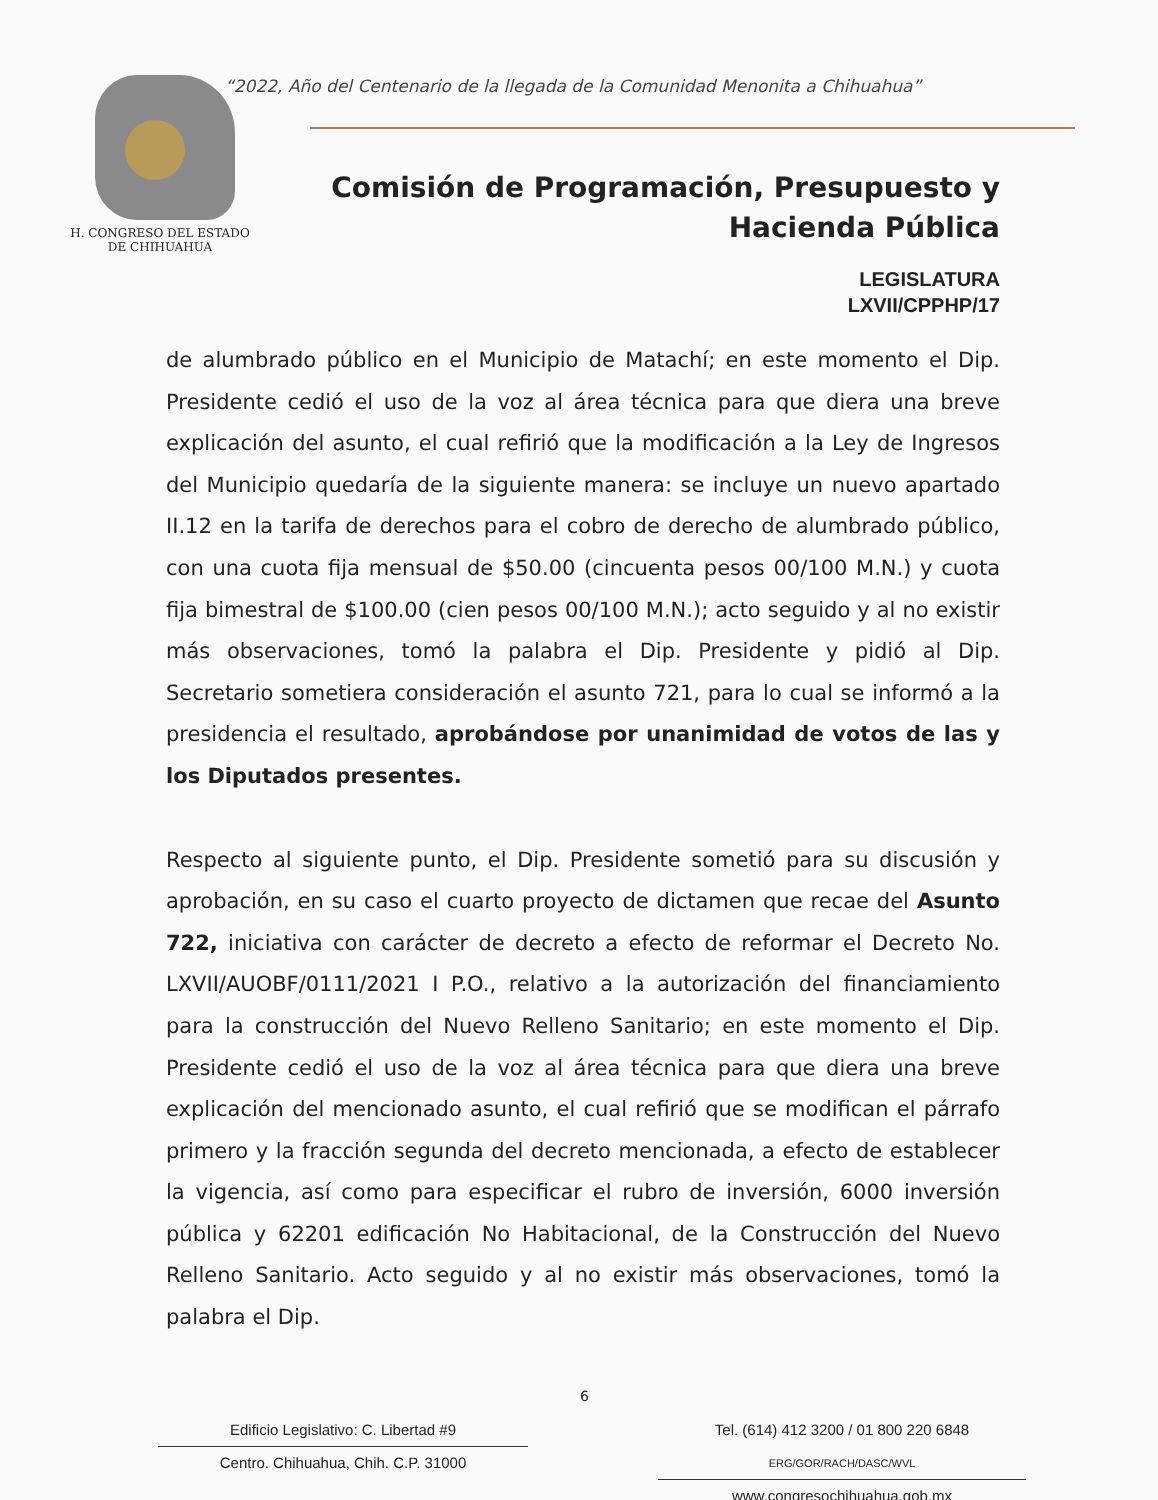H. CONGRESO DEL ESTADO
DE CHIHUAHUA
“2022, Año del Centenario de la llegada de la Comunidad Menonita a Chihuahua”
Comisión de Programación, Presupuesto y
Hacienda Pública
LEGISLATURA
LXVII/CPPHP/17
de alumbrado público en el Municipio de Matachí; en este momento el Dip. Presidente cedió el uso de la voz al área técnica para que diera una breve explicación del asunto, el cual refirió que la modificación a la Ley de Ingresos del Municipio quedaría de la siguiente manera: se incluye un nuevo apartado II.12 en la tarifa de derechos para el cobro de derecho de alumbrado público, con una cuota fija mensual de $50.00 (cincuenta pesos 00/100 M.N.) y cuota fija bimestral de $100.00 (cien pesos 00/100 M.N.); acto seguido y al no existir más observaciones, tomó la palabra el Dip. Presidente y pidió al Dip. Secretario sometiera consideración el asunto 721, para lo cual se informó a la presidencia el resultado, aprobándose por unanimidad de votos de las y los Diputados presentes.
Respecto al siguiente punto, el Dip. Presidente sometió para su discusión y aprobación, en su caso el cuarto proyecto de dictamen que recae del Asunto 722, iniciativa con carácter de decreto a efecto de reformar el Decreto No. LXVII/AUOBF/0111/2021 I P.O., relativo a la autorización del financiamiento para la construcción del Nuevo Relleno Sanitario; en este momento el Dip. Presidente cedió el uso de la voz al área técnica para que diera una breve explicación del mencionado asunto, el cual refirió que se modifican el párrafo primero y la fracción segunda del decreto mencionada, a efecto de establecer la vigencia, así como para especificar el rubro de inversión, 6000 inversión pública y 62201 edificación No Habitacional, de la Construcción del Nuevo Relleno Sanitario. Acto seguido y al no existir más observaciones, tomó la palabra el Dip.
6
Edificio Legislativo: C. Libertad #9
Centro. Chihuahua, Chih. C.P. 31000
Tel. (614) 412 3200 / 01 800 220 6848 ERG/GOR/RACH/DASC/WVL
www.congresochihuahua.gob.mx